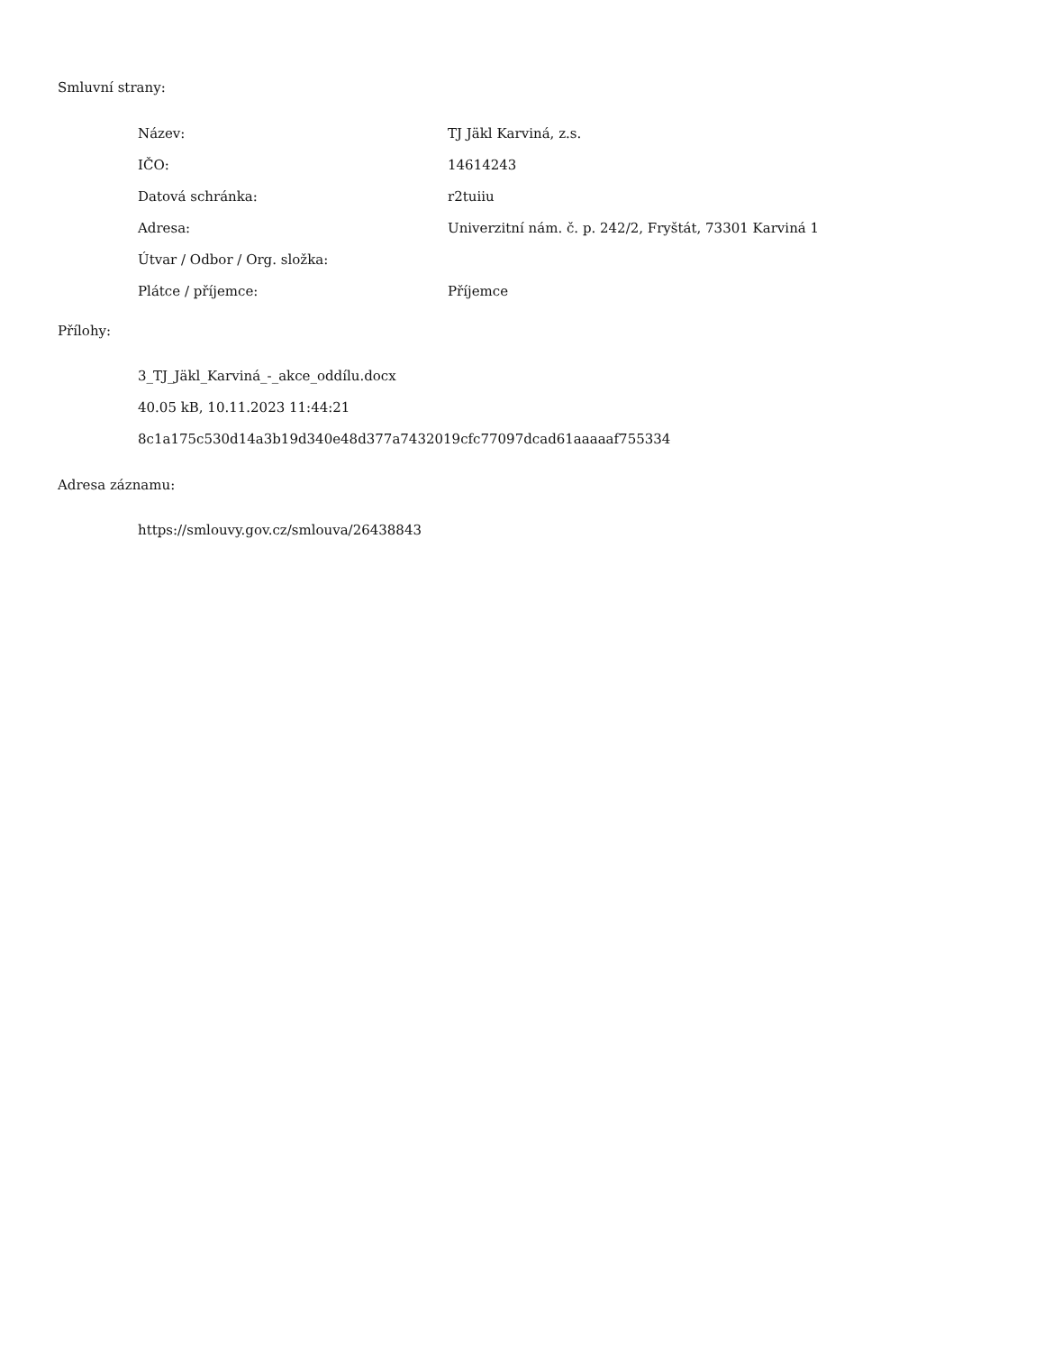Smluvní strany:
| Název: | TJ Jäkl Karviná, z.s. |
| IČO: | 14614243 |
| Datová schránka: | r2tuiiu |
| Adresa: | Univerzitní nám. č. p. 242/2, Fryštát, 73301 Karviná 1 |
| Útvar / Odbor / Org. složka: | |
| Plátce / příjemce: | Příjemce |
Přílohy:
3_TJ_Jäkl_Karviná_-_akce_oddílu.docx
40.05 kB, 10.11.2023 11:44:21
8c1a175c530d14a3b19d340e48d377a7432019cfc77097dcad61aaaaaf755334
Adresa záznamu:
https://smlouvy.gov.cz/smlouva/26438843